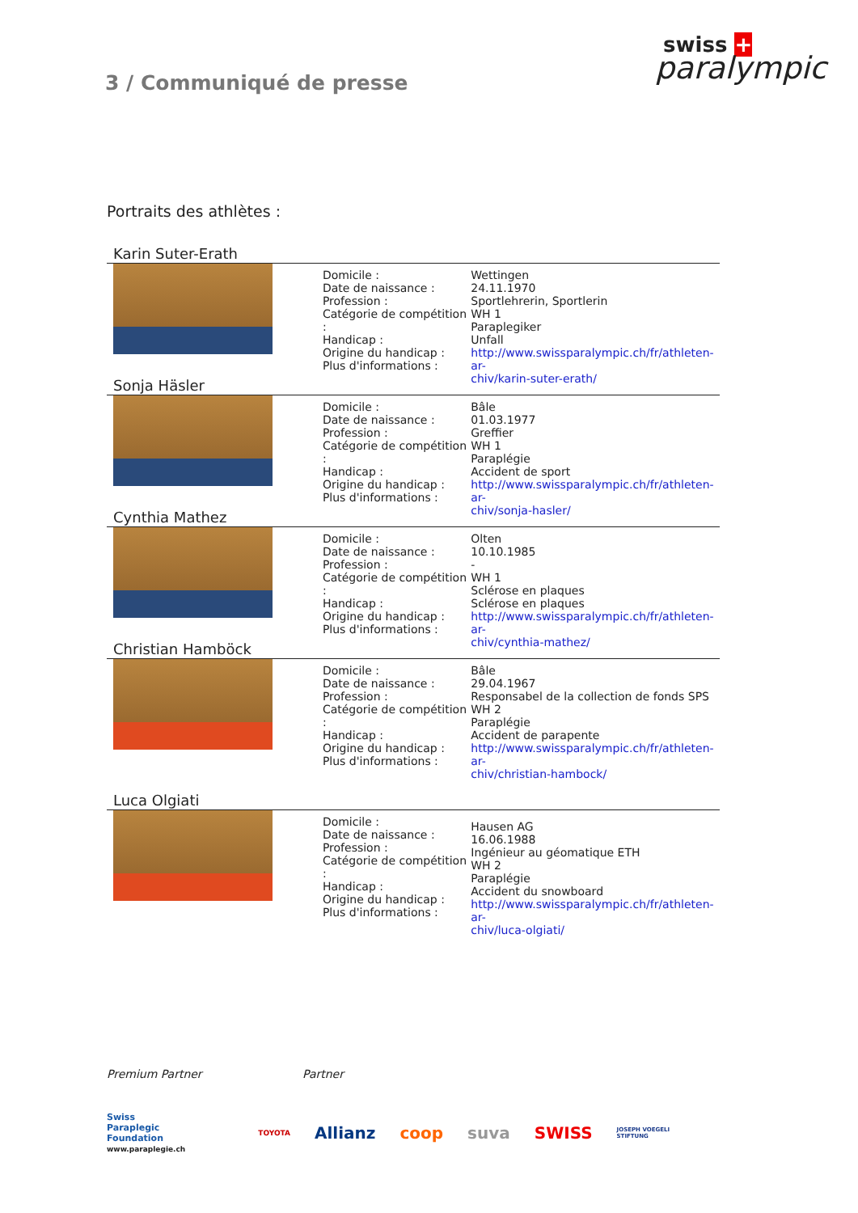3 / Communiqué de presse
swiss +
paralympic
Portraits des athlètes :
Karin Suter-Erath
Domicile :
Date de naissance :
Profession :
Catégorie de compétition :
Handicap :
Origine du handicap :
Plus d'informations :
Wettingen
24.11.1970
Sportlehrerin, Sportlerin
WH 1
Paraplegiker
Unfall
http://www.swissparalympic.ch/fr/athleten-ar-
chiv/karin-suter-erath/
Sonja Häsler
Domicile :
Date de naissance :
Profession :
Catégorie de compétition :
Handicap :
Origine du handicap :
Plus d'informations :
Bâle
01.03.1977
Greffier
WH 1
Paraplégie
Accident de sport
http://www.swissparalympic.ch/fr/athleten-ar-
chiv/sonja-hasler/
Cynthia Mathez
Domicile :
Date de naissance :
Profession :
Catégorie de compétition :
Handicap :
Origine du handicap :
Plus d'informations :
Olten
10.10.1985
-
WH 1
Sclérose en plaques
Sclérose en plaques
http://www.swissparalympic.ch/fr/athleten-ar-
chiv/cynthia-mathez/
Christian Hamböck
Domicile :
Date de naissance :
Profession :
Catégorie de compétition :
Handicap :
Origine du handicap :
Plus d'informations :
Bâle
29.04.1967
Responsabel de la collection de fonds SPS
WH 2
Paraplégie
Accident de parapente
http://www.swissparalympic.ch/fr/athleten-ar-
chiv/christian-hambock/
Luca Olgiati
Domicile :
Date de naissance :
Profession :
Catégorie de compétition :
Handicap :
Origine du handicap :
Plus d'informations :
Hausen AG
16.06.1988
Ingénieur au géomatique ETH
WH 2
Paraplégie
Accident du snowboard
http://www.swissparalympic.ch/fr/athleten-ar-
chiv/luca-olgiati/
Premium Partner Partner
Swiss
Paraplegic
Foundation
www.paraplegie.ch
TOYOTA Allianz coop suva SWISS JOSEPH VOEGELI
STIFTUNG